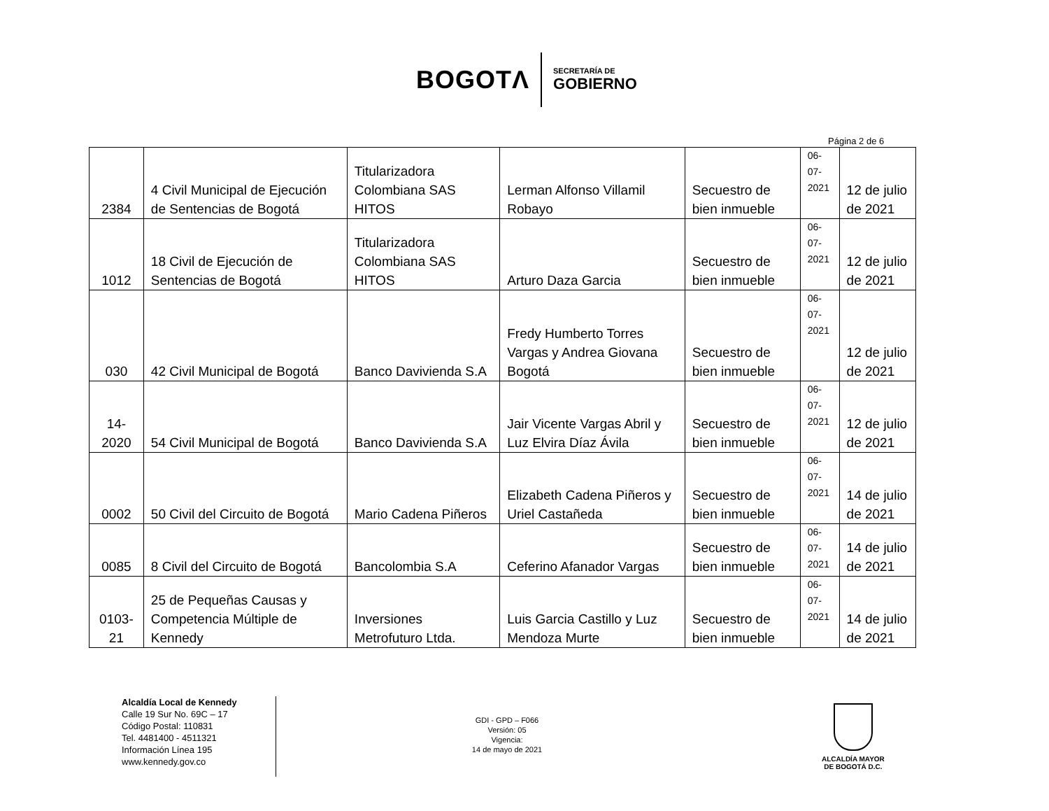BOGOTΛ
SECRETARÍA DE
GOBIERNO
Página 2 de 6
| 2384 | 4 Civil Municipal de Ejecución de Sentencias de Bogotá | Titularizadora Colombiana SAS HITOS | Lerman Alfonso Villamil Robayo | Secuestro de bien inmueble | 06-07- 2021 | 12 de julio de 2021 |
| 1012 | 18 Civil de Ejecución de Sentencias de Bogotá | Titularizadora Colombiana SAS HITOS | Arturo Daza Garcia | Secuestro de bien inmueble | 06-07- 2021 | 12 de julio de 2021 |
| 030 | 42 Civil Municipal de Bogotá | Banco Davivienda S.A | Fredy Humberto Torres Vargas y Andrea Giovana Bogotá | Secuestro de bien inmueble | 06-07- 2021 | 12 de julio de 2021 |
| 14-2020 | 54 Civil Municipal de Bogotá | Banco Davivienda S.A | Jair Vicente Vargas Abril y Luz Elvira Díaz Ávila | Secuestro de bien inmueble | 06-07- 2021 | 12 de julio de 2021 |
| 0002 | 50 Civil del Circuito de Bogotá | Mario Cadena Piñeros | Elizabeth Cadena Piñeros y Uriel Castañeda | Secuestro de bien inmueble | 06-07- 2021 | 14 de julio de 2021 |
| 0085 | 8 Civil del Circuito de Bogotá | Bancolombia S.A | Ceferino Afanador Vargas | Secuestro de bien inmueble | 06-07- 2021 | 14 de julio de 2021 |
| 0103-21 | 25 de Pequeñas Causas y Competencia Múltiple de Kennedy | Inversiones Metrofuturo Ltda. | Luis Garcia Castillo y Luz Mendoza Murte | Secuestro de bien inmueble | 06-07- 2021 | 14 de julio de 2021 |
Alcaldía Local de Kennedy
Calle 19 Sur No. 69C – 17
Código Postal: 110831
Tel. 4481400 - 4511321
Información Línea 195
www.kennedy.gov.co
GDI - GPD – F066
Versión: 05
Vigencia:
14 de mayo de 2021
ALCALDÍA MAYOR
DE BOGOTÁ D.C.